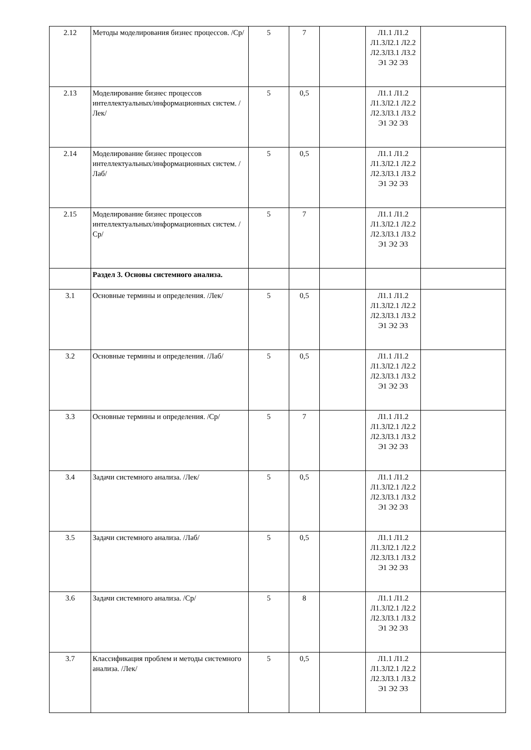| 2.12 | Методы моделирования бизнес процессов. /Ср/ | 5 | 7 | | Л1.1 Л1.2 Л1.3Л2.1 Л2.2 Л2.3Л3.1 Л3.2 Э1 Э2 Э3 | |
| 2.13 | Моделирование бизнес процессов интеллектуальных/информационных систем. /Лек/ | 5 | 0,5 | | Л1.1 Л1.2 Л1.3Л2.1 Л2.2 Л2.3Л3.1 Л3.2 Э1 Э2 Э3 | |
| 2.14 | Моделирование бизнес процессов интеллектуальных/информационных систем. /Лаб/ | 5 | 0,5 | | Л1.1 Л1.2 Л1.3Л2.1 Л2.2 Л2.3Л3.1 Л3.2 Э1 Э2 Э3 | |
| 2.15 | Моделирование бизнес процессов интеллектуальных/информационных систем. /Ср/ | 5 | 7 | | Л1.1 Л1.2 Л1.3Л2.1 Л2.2 Л2.3Л3.1 Л3.2 Э1 Э2 Э3 | |
| | Раздел 3. Основы системного анализа. | | | | | |
| 3.1 | Основные термины и определения. /Лек/ | 5 | 0,5 | | Л1.1 Л1.2 Л1.3Л2.1 Л2.2 Л2.3Л3.1 Л3.2 Э1 Э2 Э3 | |
| 3.2 | Основные термины и определения. /Лаб/ | 5 | 0,5 | | Л1.1 Л1.2 Л1.3Л2.1 Л2.2 Л2.3Л3.1 Л3.2 Э1 Э2 Э3 | |
| 3.3 | Основные термины и определения. /Ср/ | 5 | 7 | | Л1.1 Л1.2 Л1.3Л2.1 Л2.2 Л2.3Л3.1 Л3.2 Э1 Э2 Э3 | |
| 3.4 | Задачи системного анализа. /Лек/ | 5 | 0,5 | | Л1.1 Л1.2 Л1.3Л2.1 Л2.2 Л2.3Л3.1 Л3.2 Э1 Э2 Э3 | |
| 3.5 | Задачи системного анализа. /Лаб/ | 5 | 0,5 | | Л1.1 Л1.2 Л1.3Л2.1 Л2.2 Л2.3Л3.1 Л3.2 Э1 Э2 Э3 | |
| 3.6 | Задачи системного анализа. /Ср/ | 5 | 8 | | Л1.1 Л1.2 Л1.3Л2.1 Л2.2 Л2.3Л3.1 Л3.2 Э1 Э2 Э3 | |
| 3.7 | Классификация проблем и методы системного анализа. /Лек/ | 5 | 0,5 | | Л1.1 Л1.2 Л1.3Л2.1 Л2.2 Л2.3Л3.1 Л3.2 Э1 Э2 Э3 | |